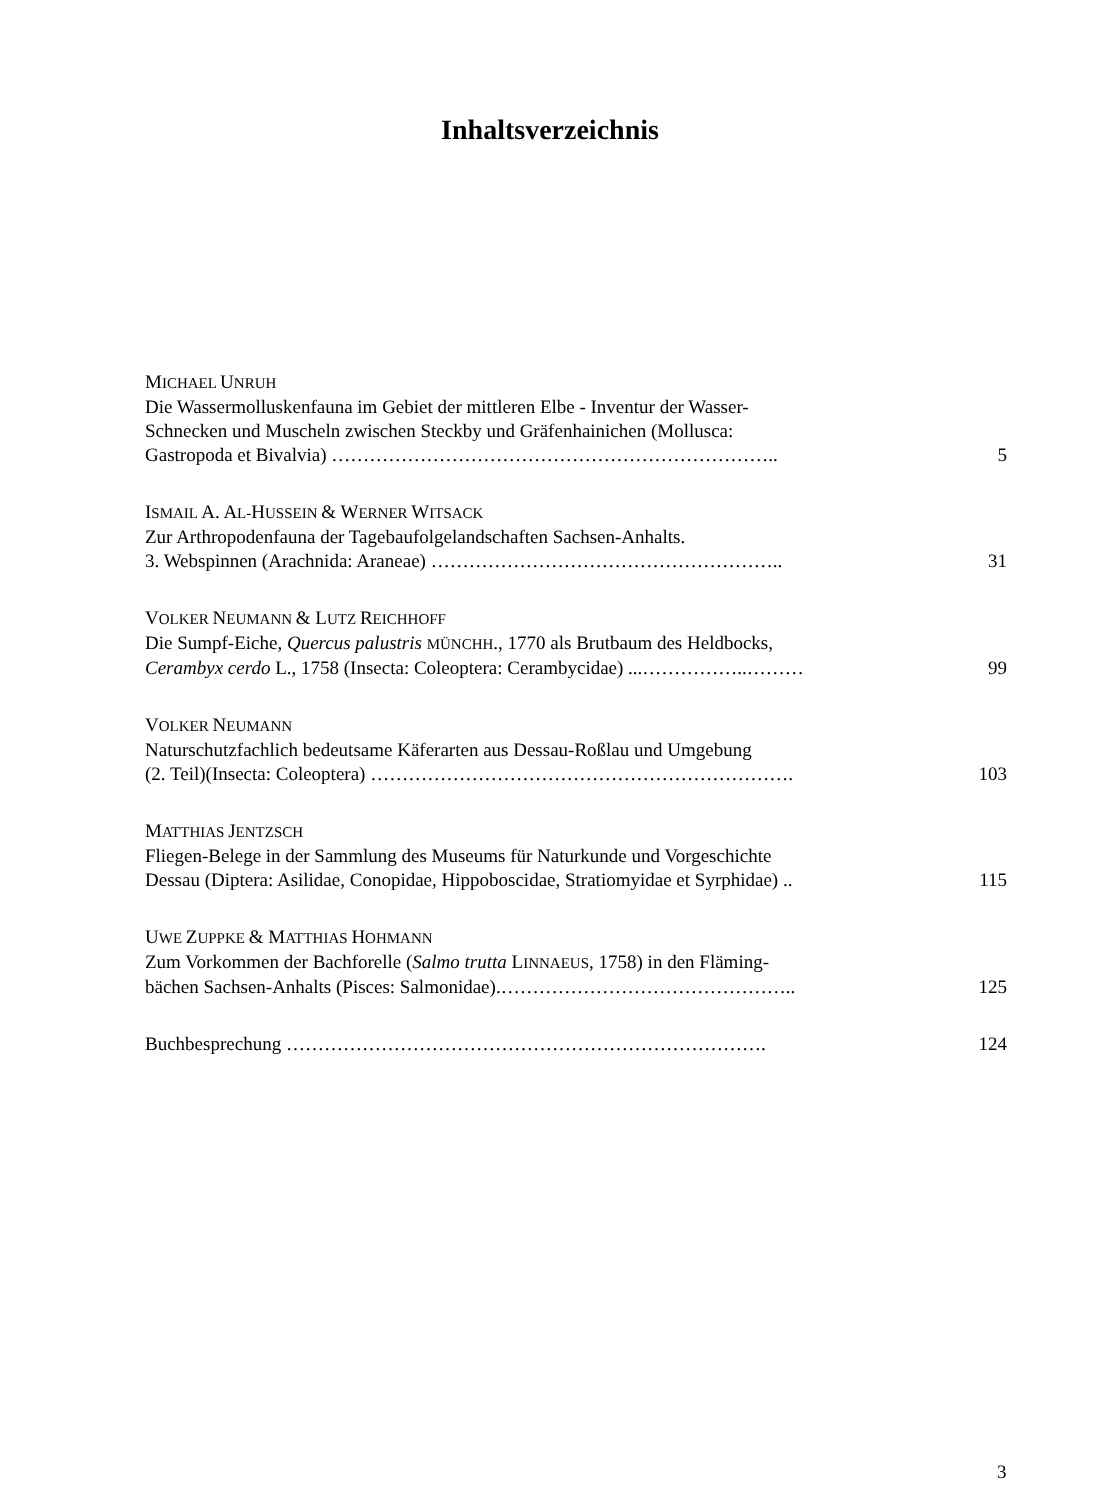Inhaltsverzeichnis
MICHAEL UNRUH
Die Wassermolluskenfauna im Gebiet der mittleren Elbe - Inventur der Wasser-
Schnecken und Muscheln zwischen Steckby und Gräfenhainichen (Mollusca:
Gastropoda et Bivalvia) …………………………………………………………….. 5
ISMAIL A. AL-HUSSEIN & WERNER WITSACK
Zur Arthropodenfauna der Tagebaufolgelandschaften Sachsen-Anhalts.
3. Webspinnen (Arachnida: Araneae) ……………………………………………….. 31
VOLKER NEUMANN & LUTZ REICHHOFF
Die Sumpf-Eiche, Quercus palustris MÜNCHH., 1770 als Brutbaum des Heldbocks,
Cerambyx cerdo L., 1758 (Insecta: Coleoptera: Cerambycidae) ...……………..……… 99
VOLKER NEUMANN
Naturschutzfachlich bedeutsame Käferarten aus Dessau-Roßlau und Umgebung
(2. Teil)(Insecta: Coleoptera) …………………………………………………………. 103
MATTHIAS JENTZSCH
Fliegen-Belege in der Sammlung des Museums für Naturkunde und Vorgeschichte
Dessau (Diptera: Asilidae, Conopidae, Hippoboscidae, Stratiomyidae et Syrphidae) .. 115
UWE ZUPPKE & MATTHIAS HOHMANN
Zum Vorkommen der Bachforelle (Salmo trutta LINNAEUS, 1758) in den Fläming-
bächen Sachsen-Anhalts (Pisces: Salmonidae).……………………………………….. 125
Buchbesprechung …………………………………………………………………. 124
3